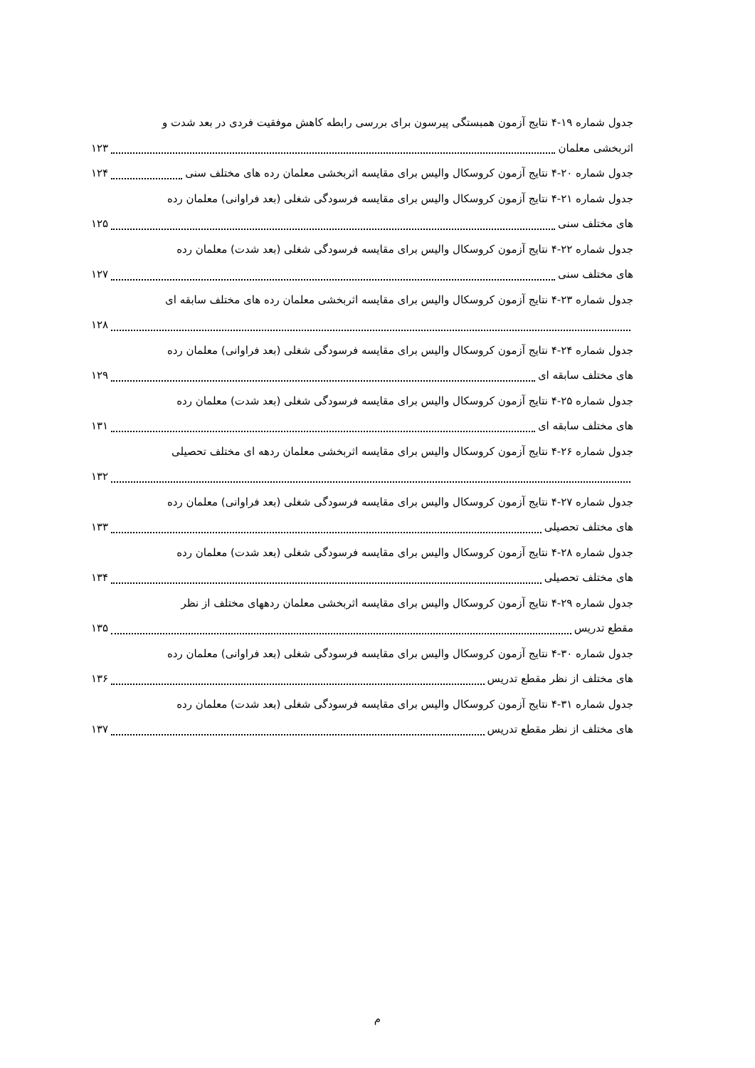جدول شماره ۱۹-۴ نتایج آزمون همبستگی پیرسون برای بررسی رابطه کاهش موفقیت فردی در بعد شدت و
اثربخشی معلمان ۱۲۳
جدول شماره ۲۰-۴ نتایج آزمون کروسکال والیس برای مقایسه اثربخشی معلمان رده های مختلف سنی ۱۲۴
جدول شماره ۲۱-۴ نتایج آزمون کروسکال والیس برای مقایسه فرسودگی شغلی (بعد فراوانی) معلمان رده
های مختلف سنی ۱۲۵
جدول شماره ۲۲-۴ نتایج آزمون کروسکال والیس برای مقایسه فرسودگی شغلی (بعد شدت) معلمان رده
های مختلف سنی ۱۲۷
جدول شماره ۲۳-۴ نتایج آزمون کروسکال والیس برای مقایسه اثربخشی معلمان رده های مختلف سابقه ای
۱۲۸
جدول شماره ۲۴-۴ نتایج آزمون کروسکال والیس برای مقایسه فرسودگی شغلی (بعد فراوانی) معلمان رده
های مختلف سابقه ای ۱۲۹
جدول شماره ۲۵-۴ نتایج آزمون کروسکال والیس برای مقایسه فرسودگی شغلی (بعد شدت) معلمان رده
های مختلف سابقه ای ۱۳۱
جدول شماره ۲۶-۴ نتایج آزمون کروسکال والیس برای مقایسه اثربخشی معلمان ردهه ای مختلف تحصیلی
۱۳۲
جدول شماره ۲۷-۴ نتایج آزمون کروسکال والیس برای مقایسه فرسودگی شغلی (بعد فراوانی) معلمان رده
های مختلف تحصیلی ۱۳۳
جدول شماره ۲۸-۴ نتایج آزمون کروسکال والیس برای مقایسه فرسودگی شغلی (بعد شدت) معلمان رده
های مختلف تحصیلی ۱۳۴
جدول شماره ۲۹-۴ نتایج آزمون کروسکال والیس برای مقایسه اثربخشی معلمان ردههای مختلف از نظر
مقطع تدریس ۱۳۵
جدول شماره ۳۰-۴ نتایج آزمون کروسکال والیس برای مقایسه فرسودگی شغلی (بعد فراوانی) معلمان رده
های مختلف از نظر مقطع تدریس ۱۳۶
جدول شماره ۳۱-۴ نتایج آزمون کروسکال والیس برای مقایسه فرسودگی شغلی (بعد شدت) معلمان رده
های مختلف از نظر مقطع تدریس ۱۳۷
م